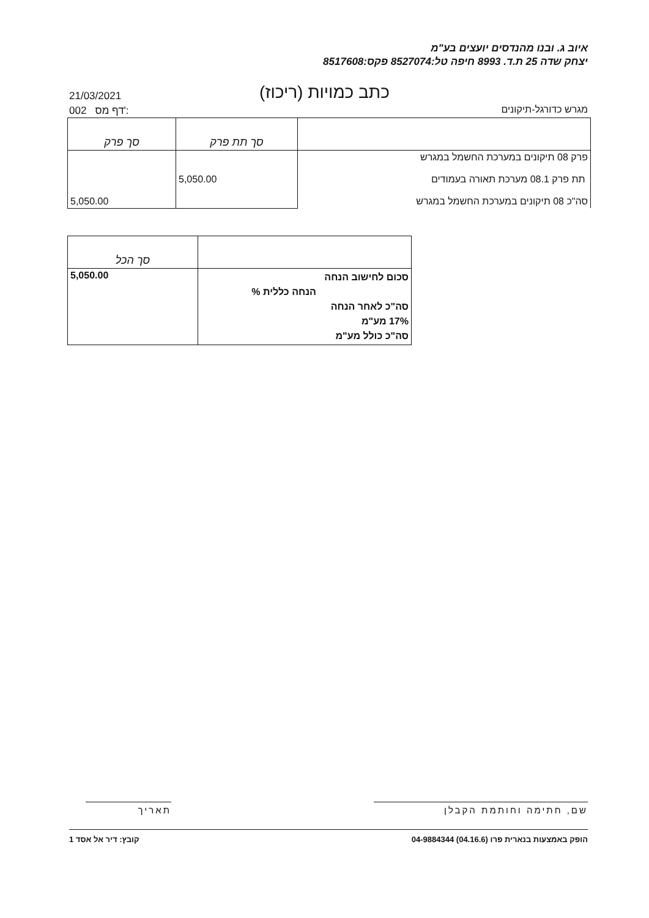איוב ג. ובנו מהנדסים יועצים בע"מ
יצחק שדה 25 ת.ד. 8993 חיפה טל:8527074 פקס:8517608
כתב כמויות (ריכוז)
21/03/2021
002 דף מס':
מגרש כדורגל-תיקונים
| | סך תת פרק | סך פרק |
| פרק 08 תיקונים במערכת החשמל במגרש תת פרק 08.1 מערכת תאורה בעמודים סה"כ 08 תיקונים במערכת החשמל במגרש | 5,050.00 | 5,050.00 |
| | סך הכל |
| סכום לחישוב הנחה הנחה כללית % סה"כ לאחר הנחה 17% מע"מ סה"כ כולל מע"מ | 5,050.00 |
שם, חתימה וחותמת הקבלן תאריך
הופק באמצעות בנארית פרו (04.16.6) 04-9884344 קובץ: דיר אל אסד 1